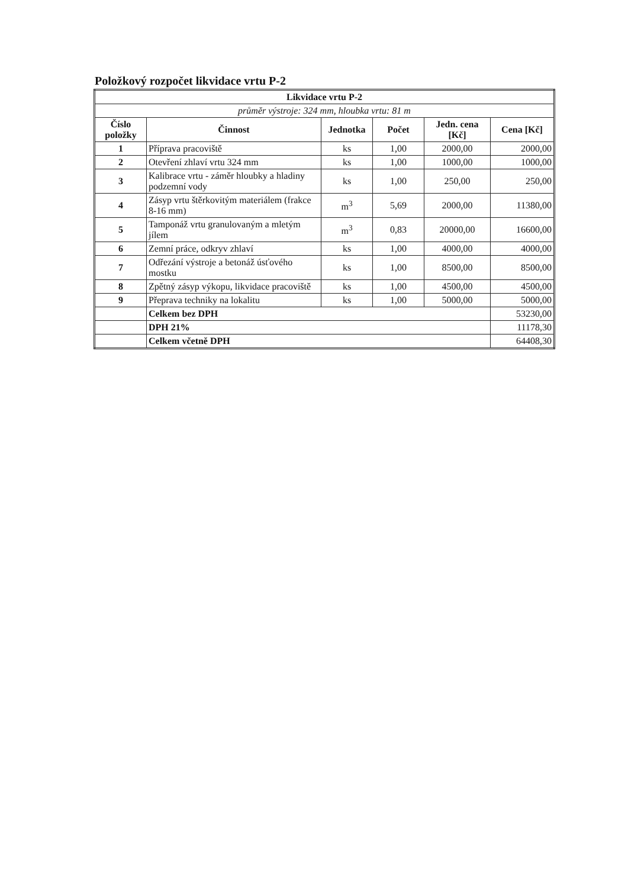Položkový rozpočet likvidace vrtu P-2
| Likvidace vrtu P-2 | | | | | |
| --- | --- | --- | --- | --- | --- |
| průměr výstroje: 324 mm, hloubka vrtu: 81 m | | | | | |
| Číslo položky | Činnost | Jednotka | Počet | Jedn. cena [Kč] | Cena [Kč] |
| 1 | Příprava pracoviště | ks | 1,00 | 2000,00 | 2000,00 |
| 2 | Otevření zhlaví vrtu 324 mm | ks | 1,00 | 1000,00 | 1000,00 |
| 3 | Kalibrace vrtu - záměr hloubky a hladiny podzemní vody | ks | 1,00 | 250,00 | 250,00 |
| 4 | Zásyp vrtu štěrkovitým materiálem (frakce 8-16 mm) | m<sup>3</sup> | 5,69 | 2000,00 | 11380,00 |
| 5 | Tamponáž vrtu granulovaným a mletým jílem | m<sup>3</sup> | 0,83 | 20000,00 | 16600,00 |
| 6 | Zemní práce, odkryv zhlaví | ks | 1,00 | 4000,00 | 4000,00 |
| 7 | Odřezání výstroje a betonáž úsťového mostku | ks | 1,00 | 8500,00 | 8500,00 |
| 8 | Zpětný zásyp výkopu, likvidace pracoviště | ks | 1,00 | 4500,00 | 4500,00 |
| 9 | Přeprava techniky na lokalitu | ks | 1,00 | 5000,00 | 5000,00 |
| | Celkem bez DPH | | | | 53230,00 |
| | DPH 21% | | | | 11178,30 |
| | Celkem včetně DPH | | | | 64408,30 |